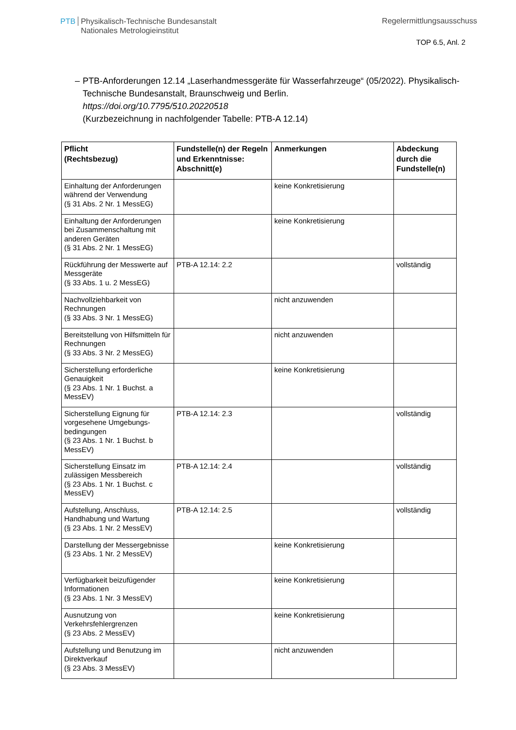PTB Physikalisch-Technische Bundesanstalt
Nationales Metrologieinstitut
Regelermittlungsausschuss
TOP 6.5, Anl. 2
– PTB-Anforderungen 12.14 „Laserhandmessgeräte für Wasserfahrzeuge“ (05/2022). Physikalisch-Technische Bundesanstalt, Braunschweig und Berlin.
https://doi.org/10.7795/510.20220518
(Kurzbezeichnung in nachfolgender Tabelle: PTB-A 12.14)
| Pflicht (Rechtsbezug) | Fundstelle(n) der Regeln und Erkenntnisse: Abschnitt(e) | Anmerkungen | Abdeckung durch die Fundstelle(n) |
| --- | --- | --- | --- |
| Einhaltung der Anforderungen während der Verwendung (§ 31 Abs. 2 Nr. 1 MessEG) | | keine Konkretisierung | |
| Einhaltung der Anforderungen bei Zusammenschaltung mit anderen Geräten (§ 31 Abs. 2 Nr. 1 MessEG) | | keine Konkretisierung | |
| Rückführung der Messwerte auf Messgeräte (§ 33 Abs. 1 u. 2 MessEG) | PTB-A 12.14: 2.2 | | vollständig |
| Nachvollziehbarkeit von Rechnungen (§ 33 Abs. 3 Nr. 1 MessEG) | | nicht anzuwenden | |
| Bereitstellung von Hilfsmitteln für Rechnungen (§ 33 Abs. 3 Nr. 2 MessEG) | | nicht anzuwenden | |
| Sicherstellung erforderliche Genauigkeit (§ 23 Abs. 1 Nr. 1 Buchst. a MessEV) | | keine Konkretisierung | |
| Sicherstellung Eignung für vorgesehene Umgebungs-bedingungen (§ 23 Abs. 1 Nr. 1 Buchst. b MessEV) | PTB-A 12.14: 2.3 | | vollständig |
| Sicherstellung Einsatz im zulässigen Messbereich (§ 23 Abs. 1 Nr. 1 Buchst. c MessEV) | PTB-A 12.14: 2.4 | | vollständig |
| Aufstellung, Anschluss, Handhabung und Wartung (§ 23 Abs. 1 Nr. 2 MessEV) | PTB-A 12.14: 2.5 | | vollständig |
| Darstellung der Messergebnisse (§ 23 Abs. 1 Nr. 2 MessEV) | | keine Konkretisierung | |
| Verfügbarkeit beizufügender Informationen (§ 23 Abs. 1 Nr. 3 MessEV) | | keine Konkretisierung | |
| Ausnutzung von Verkehrsfehlergrenzen (§ 23 Abs. 2 MessEV) | | keine Konkretisierung | |
| Aufstellung und Benutzung im Direktverkauf (§ 23 Abs. 3 MessEV) | | nicht anzuwenden | |